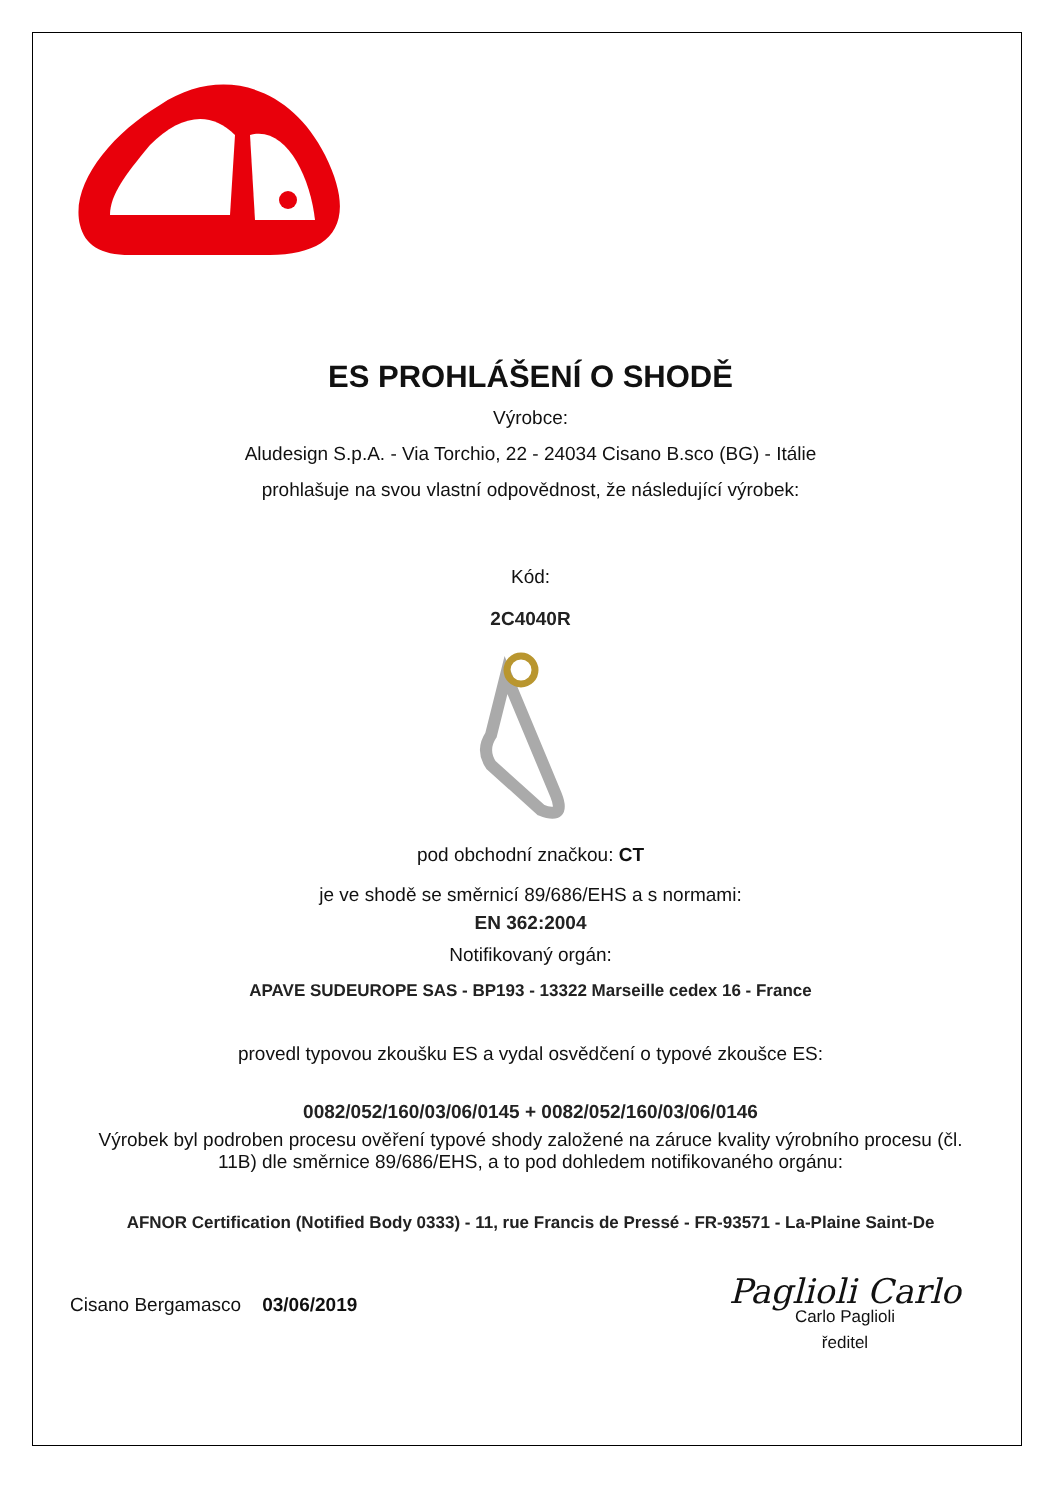ES PROHLÁŠENÍ O SHODĚ
Výrobce:
Aludesign S.p.A. - Via Torchio, 22 - 24034 Cisano B.sco (BG) - Itálie
prohlašuje na svou vlastní odpovědnost, že následující výrobek:
Kód:
2C4040R
pod obchodní značkou: CT
je ve shodě se směrnicí 89/686/EHS a s normami:
EN 362:2004
Notifikovaný orgán:
APAVE SUDEUROPE SAS - BP193 - 13322 Marseille cedex 16 - France
provedl typovou zkoušku ES a vydal osvědčení o typové zkoušce ES:
0082/052/160/03/06/0145 + 0082/052/160/03/06/0146
Výrobek byl podroben procesu ověření typové shody založené na záruce kvality výrobního procesu (čl. 11B) dle směrnice 89/686/EHS, a to pod dohledem notifikovaného orgánu:
AFNOR Certification (Notified Body 0333) - 11, rue Francis de Pressé - FR-93571 - La-Plaine Saint-De
Cisano Bergamasco 03/06/2019
Paglioli Carlo
Carlo Paglioli
ředitel